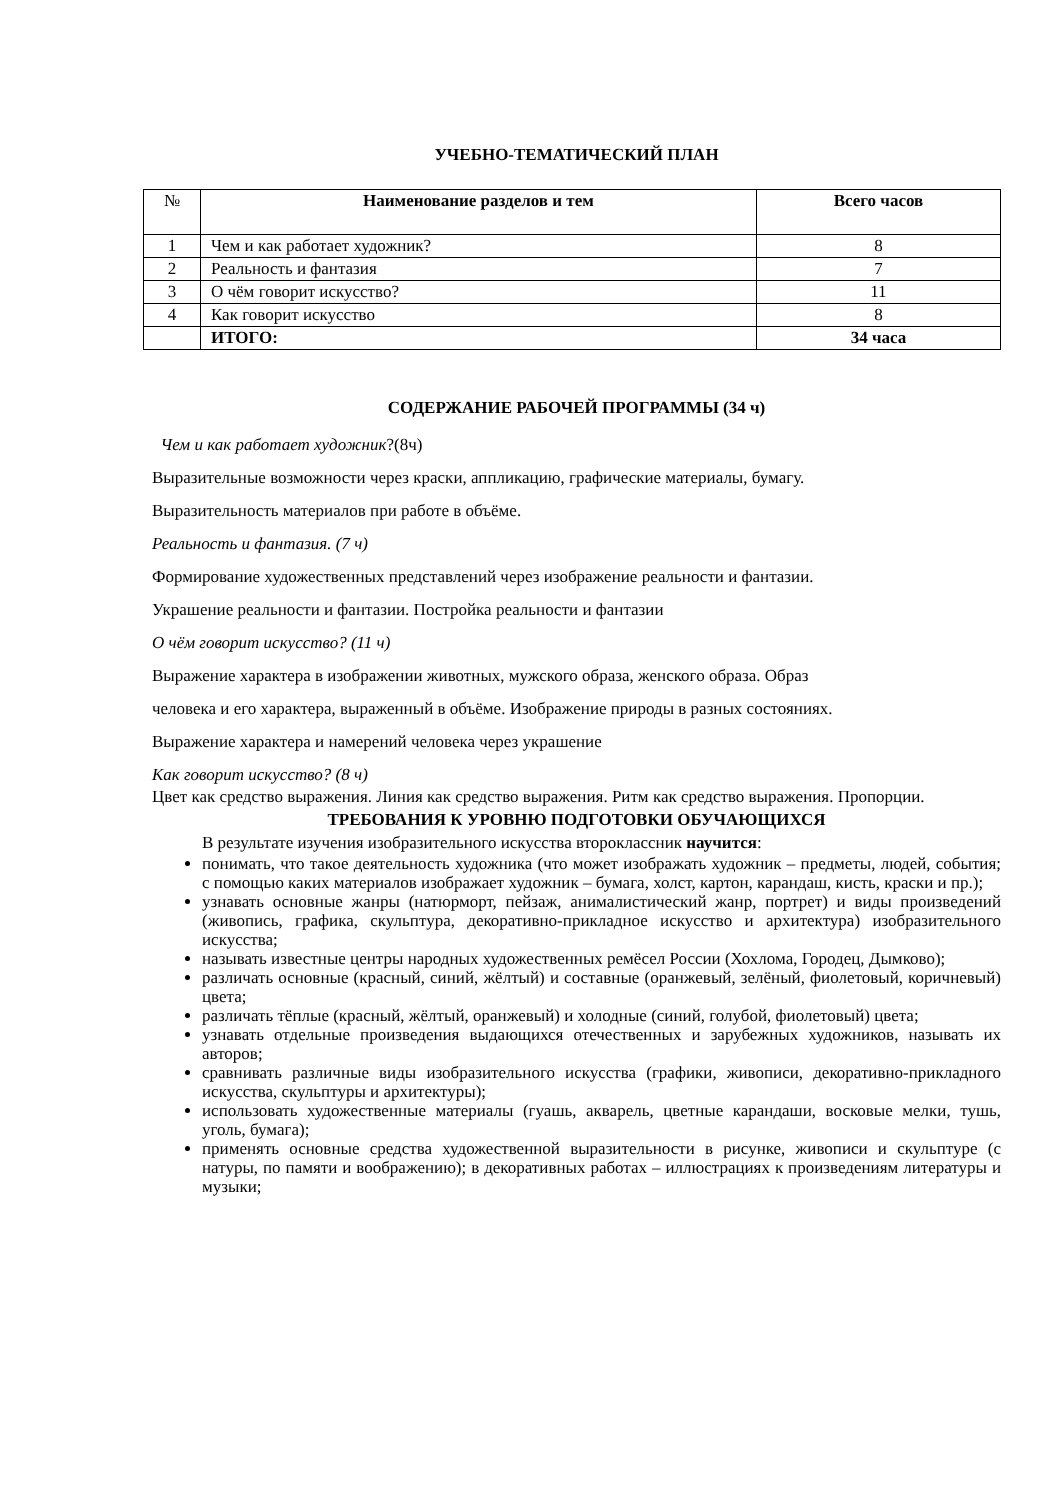УЧЕБНО-ТЕМАТИЧЕСКИЙ ПЛАН
| № | Наименование разделов и тем | Всего часов |
| --- | --- | --- |
| 1 | Чем и как работает художник? | 8 |
| 2 | Реальность и фантазия | 7 |
| 3 | О чём говорит искусство? | 11 |
| 4 | Как говорит искусство | 8 |
| | ИТОГО: | 34 часа |
СОДЕРЖАНИЕ РАБОЧЕЙ ПРОГРАММЫ (34 ч)
Чем и как работает художник?(8ч)
Выразительные возможности через краски, аппликацию, графические материалы, бумагу.
Выразительность материалов при работе в объёме.
Реальность и фантазия. (7 ч)
Формирование художественных представлений через изображение реальности и фантазии.
Украшение реальности и фантазии. Постройка реальности и фантазии
О чём говорит искусство? (11 ч)
Выражение характера в изображении животных, мужского образа, женского образа. Образ
человека и его характера, выраженный в объёме. Изображение природы в разных состояниях.
Выражение характера и намерений человека через украшение
Как говорит искусство? (8 ч)
Цвет как средство выражения. Линия как средство выражения. Ритм как средство выражения. Пропорции.
ТРЕБОВАНИЯ К УРОВНЮ ПОДГОТОВКИ ОБУЧАЮЩИХСЯ
В результате изучения изобразительного искусства второклассник научится:
понимать, что такое деятельность художника (что может изображать художник – предметы, людей, события; с помощью каких материалов изображает художник – бумага, холст, картон, карандаш, кисть, краски и пр.);
узнавать основные жанры (натюрморт, пейзаж, анималистический жанр, портрет) и виды произведений (живопись, графика, скульптура, декоративно-прикладное искусство и архитектура) изобразительного искусства;
называть известные центры народных художественных ремёсел России (Хохлома, Городец, Дымково);
различать основные (красный, синий, жёлтый) и составные (оранжевый, зелёный, фиолетовый, коричневый) цвета;
различать тёплые (красный, жёлтый, оранжевый) и холодные (синий, голубой, фиолетовый) цвета;
узнавать отдельные произведения выдающихся отечественных и зарубежных художников, называть их авторов;
сравнивать различные виды изобразительного искусства (графики, живописи, декоративно-прикладного искусства, скульптуры и архитектуры);
использовать художественные материалы (гуашь, акварель, цветные карандаши, восковые мелки, тушь, уголь, бумага);
применять основные средства художественной выразительности в рисунке, живописи и скульптуре (с натуры, по памяти и воображению); в декоративных работах – иллюстрациях к произведениям литературы и музыки;